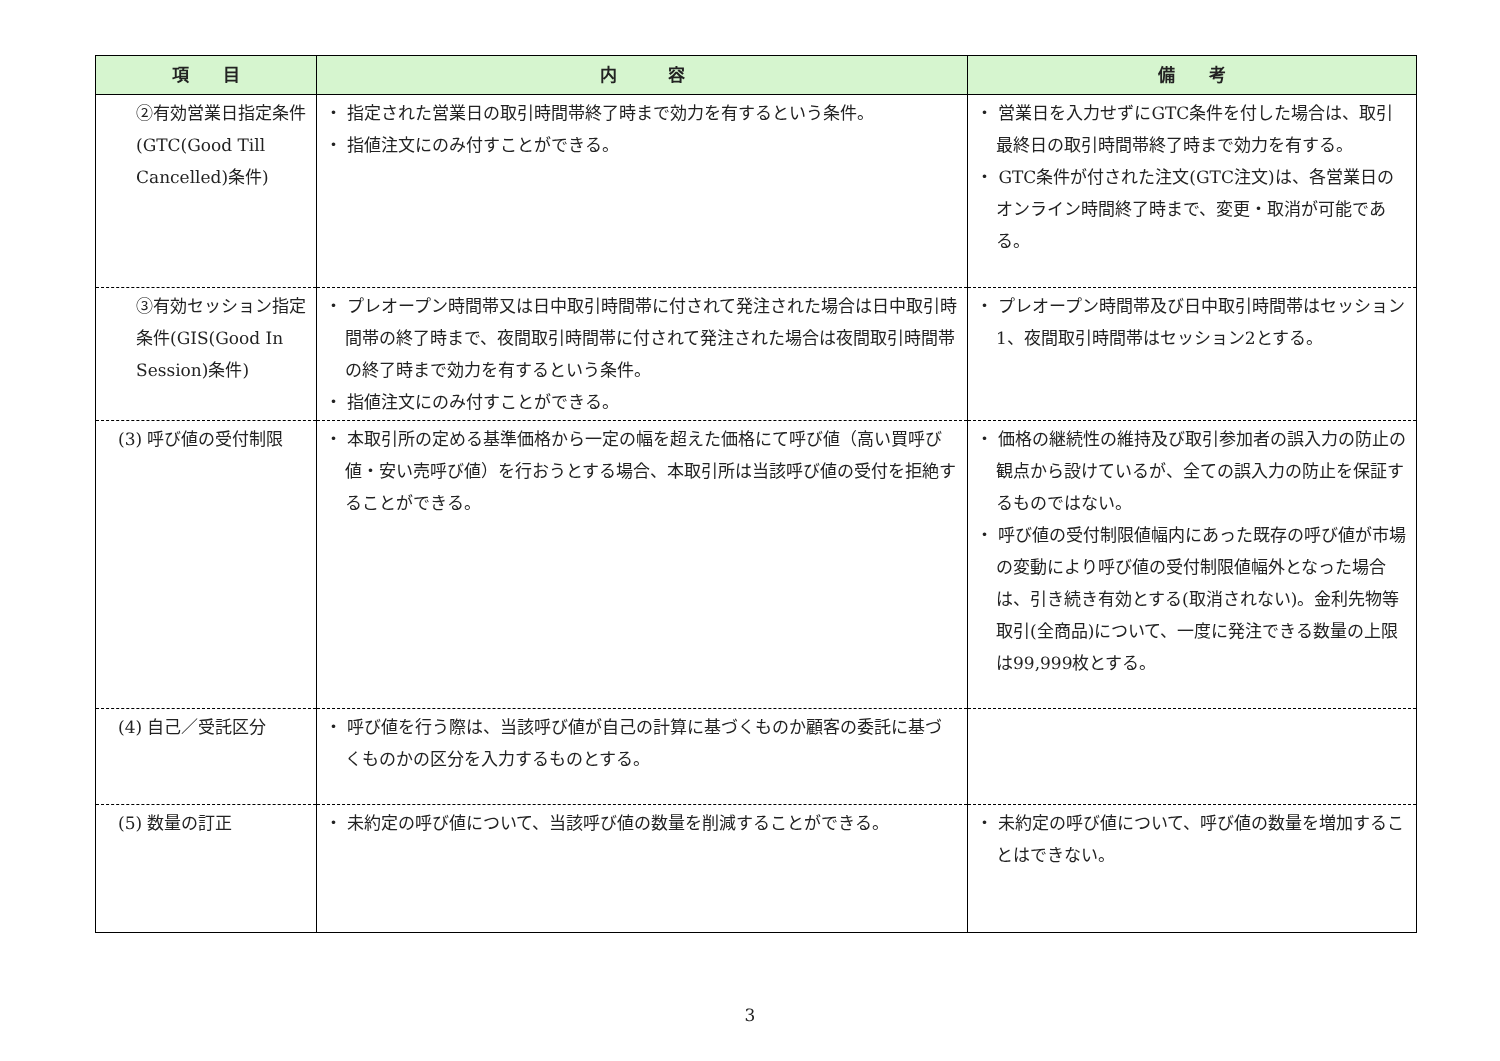| 項 目 | 内 容 | 備 考 |
| --- | --- | --- |
| ②有効営業日指定条件 (GTC(Good Till Cancelled)条件) | ・ 指定された営業日の取引時間帯終了時まで効力を有するという条件。 ・ 指値注文にのみ付すことができる。 | ・ 営業日を入力せずにGTC条件を付した場合は、取引最終日の取引時間帯終了時まで効力を有する。 ・ GTC条件が付された注文(GTC注文)は、各営業日のオンライン時間終了時まで、変更・取消が可能である。 |
| ③有効セッション指定条件(GIS(Good In Session)条件) | ・ プレオープン時間帯又は日中取引時間帯に付されて発注された場合は日中取引時間帯の終了時まで、夜間取引時間帯に付されて発注された場合は夜間取引時間帯の終了時まで効力を有するという条件。 ・ 指値注文にのみ付すことができる。 | ・ プレオープン時間帯及び日中取引時間帯はセッション1、夜間取引時間帯はセッション2とする。 |
| (3) 呼び値の受付制限 | ・ 本取引所の定める基準価格から一定の幅を超えた価格にて呼び値（高い買呼び値・安い売呼び値）を行おうとする場合、本取引所は当該呼び値の受付を拒絶することができる。 | ・ 価格の継続性の維持及び取引参加者の誤入力の防止の観点から設けているが、全ての誤入力の防止を保証するものではない。 ・ 呼び値の受付制限値幅内にあった既存の呼び値が市場の変動により呼び値の受付制限値幅外となった場合は、引き続き有効とする(取消されない)。金利先物等取引(全商品)について、一度に発注できる数量の上限は99,999枚とする。 |
| (4) 自己／受託区分 | ・ 呼び値を行う際は、当該呼び値が自己の計算に基づくものか顧客の委託に基づくものかの区分を入力するものとする。 | |
| (5) 数量の訂正 | ・ 未約定の呼び値について、当該呼び値の数量を削減することができる。 | ・ 未約定の呼び値について、呼び値の数量を増加することはできない。 |
3